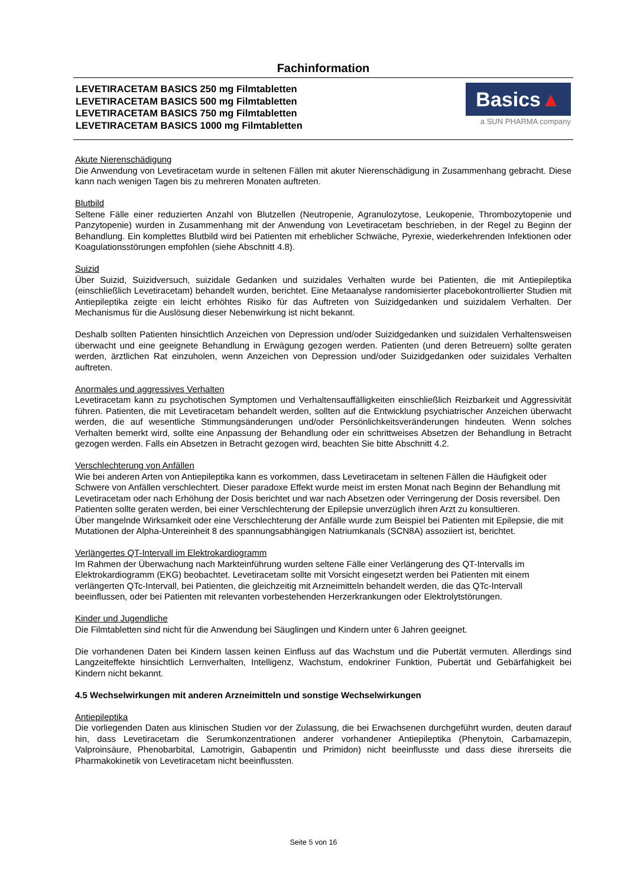Fachinformation
LEVETIRACETAM BASICS 250 mg Filmtabletten
LEVETIRACETAM BASICS 500 mg Filmtabletten
LEVETIRACETAM BASICS 750 mg Filmtabletten
LEVETIRACETAM BASICS 1000 mg Filmtabletten
Basics▲
a SUN PHARMA company
Akute Nierenschädigung
Die Anwendung von Levetiracetam wurde in seltenen Fällen mit akuter Nierenschädigung in Zusammenhang gebracht. Diese kann nach wenigen Tagen bis zu mehreren Monaten auftreten.
Blutbild
Seltene Fälle einer reduzierten Anzahl von Blutzellen (Neutropenie, Agranulozytose, Leukopenie, Thrombozytopenie und Panzytopenie) wurden in Zusammenhang mit der Anwendung von Levetiracetam beschrieben, in der Regel zu Beginn der Behandlung. Ein komplettes Blutbild wird bei Patienten mit erheblicher Schwäche, Pyrexie, wiederkehrenden Infektionen oder Koagulationsstörungen empfohlen (siehe Abschnitt 4.8).
Suizid
Über Suizid, Suizidversuch, suizidale Gedanken und suizidales Verhalten wurde bei Patienten, die mit Antiepileptika (einschließlich Levetiracetam) behandelt wurden, berichtet. Eine Metaanalyse randomisierter placebokontrollierter Studien mit Antiepileptika zeigte ein leicht erhöhtes Risiko für das Auftreten von Suizidgedanken und suizidalem Verhalten. Der Mechanismus für die Auslösung dieser Nebenwirkung ist nicht bekannt.
Deshalb sollten Patienten hinsichtlich Anzeichen von Depression und/oder Suizidgedanken und suizidalen Verhaltensweisen überwacht und eine geeignete Behandlung in Erwägung gezogen werden. Patienten (und deren Betreuern) sollte geraten werden, ärztlichen Rat einzuholen, wenn Anzeichen von Depression und/oder Suizidgedanken oder suizidales Verhalten auftreten.
Anormales und aggressives Verhalten
Levetiracetam kann zu psychotischen Symptomen und Verhaltensauffälligkeiten einschließlich Reizbarkeit und Aggressivität führen. Patienten, die mit Levetiracetam behandelt werden, sollten auf die Entwicklung psychiatrischer Anzeichen überwacht werden, die auf wesentliche Stimmungsänderungen und/oder Persönlichkeitsveränderungen hindeuten. Wenn solches Verhalten bemerkt wird, sollte eine Anpassung der Behandlung oder ein schrittweises Absetzen der Behandlung in Betracht gezogen werden. Falls ein Absetzen in Betracht gezogen wird, beachten Sie bitte Abschnitt 4.2.
Verschlechterung von Anfällen
Wie bei anderen Arten von Antiepileptika kann es vorkommen, dass Levetiracetam in seltenen Fällen die Häufigkeit oder Schwere von Anfällen verschlechtert. Dieser paradoxe Effekt wurde meist im ersten Monat nach Beginn der Behandlung mit Levetiracetam oder nach Erhöhung der Dosis berichtet und war nach Absetzen oder Verringerung der Dosis reversibel. Den Patienten sollte geraten werden, bei einer Verschlechterung der Epilepsie unverzüglich ihren Arzt zu konsultieren.
Über mangelnde Wirksamkeit oder eine Verschlechterung der Anfälle wurde zum Beispiel bei Patienten mit Epilepsie, die mit Mutationen der Alpha-Untereinheit 8 des spannungsabhängigen Natriumkanals (SCN8A) assoziiert ist, berichtet.
Verlängertes QT-Intervall im Elektrokardiogramm
Im Rahmen der Überwachung nach Markteinführung wurden seltene Fälle einer Verlängerung des QT-Intervalls im Elektrokardiogramm (EKG) beobachtet. Levetiracetam sollte mit Vorsicht eingesetzt werden bei Patienten mit einem verlängerten QTc-Intervall, bei Patienten, die gleichzeitig mit Arzneimitteln behandelt werden, die das QTc-Intervall beeinflussen, oder bei Patienten mit relevanten vorbestehenden Herzerkrankungen oder Elektrolytstörungen.
Kinder und Jugendliche
Die Filmtabletten sind nicht für die Anwendung bei Säuglingen und Kindern unter 6 Jahren geeignet.
Die vorhandenen Daten bei Kindern lassen keinen Einfluss auf das Wachstum und die Pubertät vermuten. Allerdings sind Langzeiteffekte hinsichtlich Lernverhalten, Intelligenz, Wachstum, endokriner Funktion, Pubertät und Gebärfähigkeit bei Kindern nicht bekannt.
4.5 Wechselwirkungen mit anderen Arzneimitteln und sonstige Wechselwirkungen
Antiepileptika
Die vorliegenden Daten aus klinischen Studien vor der Zulassung, die bei Erwachsenen durchgeführt wurden, deuten darauf hin, dass Levetiracetam die Serumkonzentrationen anderer vorhandener Antiepileptika (Phenytoin, Carbamazepin, Valproinsäure, Phenobarbital, Lamotrigin, Gabapentin und Primidon) nicht beeinflusste und dass diese ihrerseits die Pharmakokinetik von Levetiracetam nicht beeinflussten.
Seite 5 von 16